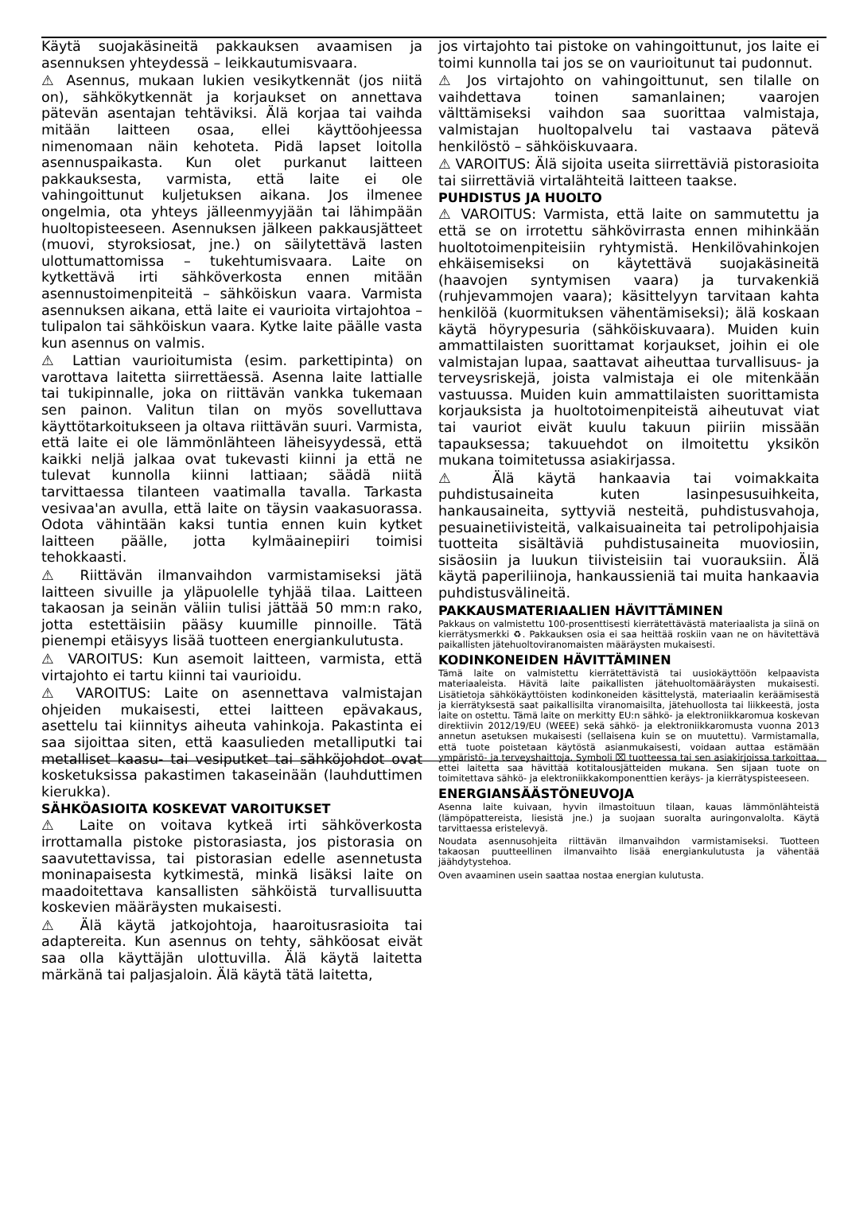Käytä suojakäsineitä pakkauksen avaamisen ja asennuksen yhteydessä – leikkautumisvaara.
⚠ Asennus, mukaan lukien vesikytkennät (jos niitä on), sähkökytkennät ja korjaukset on annettava pätevän asentajan tehtäviksi. Älä korjaa tai vaihda mitään laitteen osaa, ellei käyttöohjeessa nimenomaan näin kehoteta. Pidä lapset loitolla asennuspaikasta. Kun olet purkanut laitteen pakkauksesta, varmista, että laite ei ole vahingoittunut kuljetuksen aikana. Jos ilmenee ongelmia, ota yhteys jälleenmyyjään tai lähimpään huoltopisteeseen. Asennuksen jälkeen pakkausjätteet (muovi, styroksiosat, jne.) on säilytettävä lasten ulottumattomissa – tukehtumisvaara. Laite on kytkettävä irti sähköverkosta ennen mitään asennustoimenpiteitä – sähköiskun vaara. Varmista asennuksen aikana, että laite ei vaurioita virtajohtoa – tulipalon tai sähköiskun vaara. Kytke laite päälle vasta kun asennus on valmis.
⚠ Lattian vaurioitumista (esim. parkettipinta) on varottava laitetta siirrettäessä. Asenna laite lattialle tai tukipinnalle, joka on riittävän vankka tukemaan sen painon. Valitun tilan on myös sovelluttava käyttötarkoitukseen ja oltava riittävän suuri. Varmista, että laite ei ole lämmönlähteen läheisyydessä, että kaikki neljä jalkaa ovat tukevasti kiinni ja että ne tulevat kunnolla kiinni lattiaan; säädä niitä tarvittaessa tilanteen vaatimalla tavalla. Tarkasta vesivaa'an avulla, että laite on täysin vaakasuorassa. Odota vähintään kaksi tuntia ennen kuin kytket laitteen päälle, jotta kylmäainepiiri toimisi tehokkaasti.
⚠ Riittävän ilmanvaihdon varmistamiseksi jätä laitteen sivuille ja yläpuolelle tyhjää tilaa. Laitteen takaosan ja seinän väliin tulisi jättää 50 mm:n rako, jotta estettäisiin pääsy kuumille pinnoille. Tätä pienempi etäisyys lisää tuotteen energiankulutusta.
⚠ VAROITUS: Kun asemoit laitteen, varmista, että virtajohto ei tartu kiinni tai vaurioidu.
⚠ VAROITUS: Laite on asennettava valmistajan ohjeiden mukaisesti, ettei laitteen epävakaus, asettelu tai kiinnitys aiheuta vahinkoja. Pakastinta ei saa sijoittaa siten, että kaasulieden metalliputki tai metalliset kaasu- tai vesiputket tai sähköjohdot ovat kosketuksissa pakastimen takaseinään (lauhduttimen kierukka).
SÄHKÖASIOITA KOSKEVAT VAROITUKSET
⚠ Laite on voitava kytkeä irti sähköverkosta irrottamalla pistoke pistorasiasta, jos pistorasia on saavutettavissa, tai pistorasian edelle asennetusta moninapaisesta kytkimestä, minkä lisäksi laite on maadoitettava kansallisten sähköistä turvallisuutta koskevien määräysten mukaisesti.
⚠ Älä käytä jatkojohtoja, haaroitusrasioita tai adaptereita. Kun asennus on tehty, sähköosat eivät saa olla käyttäjän ulottuvilla. Älä käytä laitetta märkänä tai paljasjaloin. Älä käytä tätä laitetta,
jos virtajohto tai pistoke on vahingoittunut, jos laite ei toimi kunnolla tai jos se on vaurioitunut tai pudonnut.
⚠ Jos virtajohto on vahingoittunut, sen tilalle on vaihdettava toinen samanlainen; vaarojen välttämiseksi vaihdon saa suorittaa valmistaja, valmistajan huoltopalvelu tai vastaava pätevä henkilöstö – sähköiskuvaara.
⚠ VAROITUS: Älä sijoita useita siirrettäviä pistorasioita tai siirrettäviä virtalähteitä laitteen taakse.
PUHDISTUS JA HUOLTO
⚠ VAROITUS: Varmista, että laite on sammutettu ja että se on irrotettu sähkövirrasta ennen mihinkään huoltotoimenpiteisiin ryhtymistä. Henkilövahinkojen ehkäisemiseksi on käytettävä suojakäsineitä (haavojen syntymisen vaara) ja turvakenkiä (ruhjevammojen vaara); käsittelyyn tarvitaan kahta henkilöä (kuormituksen vähentämiseksi); älä koskaan käytä höyrypesuria (sähköiskuvaara). Muiden kuin ammattilaisten suorittamat korjaukset, joihin ei ole valmistajan lupaa, saattavat aiheuttaa turvallisuus- ja terveysriskejä, joista valmistaja ei ole mitenkään vastuussa. Muiden kuin ammattilaisten suorittamista korjauksista ja huoltotoimenpiteistä aiheutuvat viat tai vauriot eivät kuulu takuun piiriin missään tapauksessa; takuuehdot on ilmoitettu yksikön mukana toimitetussa asiakirjassa.
⚠ Älä käytä hankaavia tai voimakkaita puhdistusaineita kuten lasinpesusuihkeita, hankausaineita, syttyviä nesteitä, puhdistusvahoja, pesuainetiivisteitä, valkaisuaineita tai petrolipohjaisia tuotteita sisältäviä puhdistusaineita muoviosiin, sisäosiin ja luukun tiivisteisiin tai vuorauksiin. Älä käytä paperiliinoja, hankaussieniä tai muita hankaavia puhdistusvälineitä.
PAKKAUSMATERIAALIEN HÄVITTÄMINEN
Pakkaus on valmistettu 100-prosenttisesti kierrätettävästä materiaalista ja siinä on kierrätysmerkki ♻. Pakkauksen osia ei saa heittää roskiin vaan ne on hävitettävä paikallisten jätehuoltoviranomaisten määräysten mukaisesti.
KODINKONEIDEN HÄVITTÄMINEN
Tämä laite on valmistettu kierrätettävistä tai uusiokäyttöön kelpaavista materiaaleista. Hävitä laite paikallisten jätehuoltomääräysten mukaisesti. Lisätietoja sähkökäyttöisten kodinkoneiden käsittelystä, materiaalin keräämisestä ja kierrätyksestä saat paikallisilta viranomaisilta, jätehuollosta tai liikkeestä, josta laite on ostettu. Tämä laite on merkitty EU:n sähkö- ja elektroniikkaromua koskevan direktiivin 2012/19/EU (WEEE) sekä sähkö- ja elektroniikkaromusta vuonna 2013 annetun asetuksen mukaisesti (sellaisena kuin se on muutettu). Varmistamalla, että tuote poistetaan käytöstä asianmukaisesti, voidaan auttaa estämään ympäristö- ja terveyshaittoja. Symboli ⌧ tuotteessa tai sen asiakirjoissa tarkoittaa, ettei laitetta saa hävittää kotitalousjätteiden mukana. Sen sijaan tuote on toimitettava sähkö- ja elektroniikkakomponenttien keräys- ja kierrätyspisteeseen.
ENERGIANSÄÄSTÖNEUVOJA
Asenna laite kuivaan, hyvin ilmastoituun tilaan, kauas lämmönlähteistä (lämpöpattereista, liesistä jne.) ja suojaan suoralta auringonvalolta. Käytä tarvittaessa eristelevyä.
Noudata asennusohjeita riittävän ilmanvaihdon varmistamiseksi. Tuotteen takaosan puutteellinen ilmanvaihto lisää energiankulutusta ja vähentää jäähdytystehoa.
Oven avaaminen usein saattaa nostaa energian kulutusta.